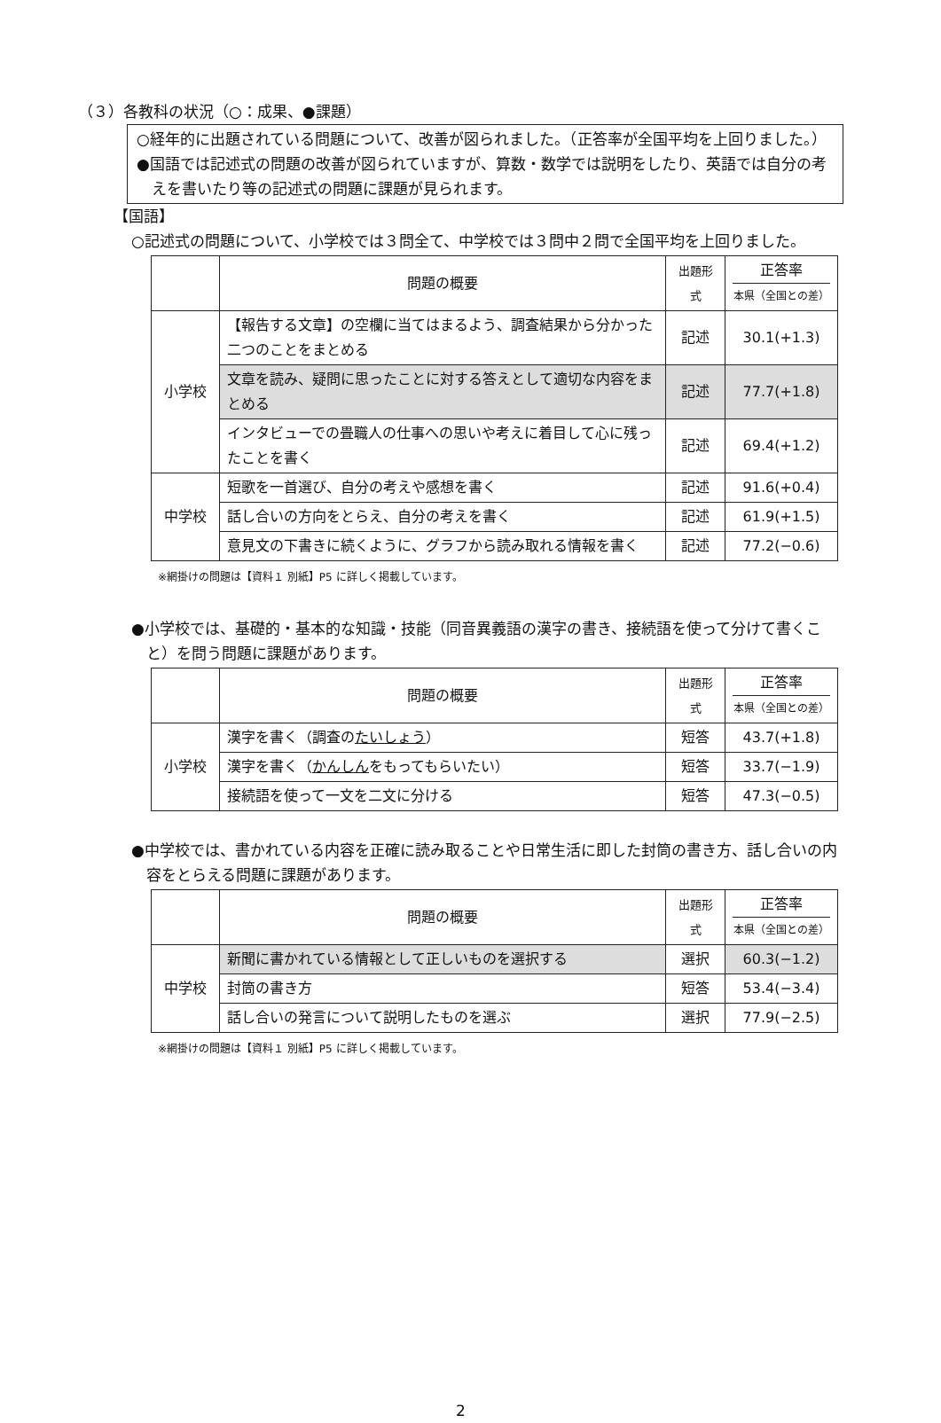（３）各教科の状況（○：成果、●課題）
○経年的に出題されている問題について、改善が図られました。（正答率が全国平均を上回りました。）
●国語では記述式の問題の改善が図られていますが、算数・数学では説明をしたり、英語では自分の考えを書いたり等の記述式の問題に課題が見られます。
【国語】
○記述式の問題について、小学校では３問全て、中学校では３問中２問で全国平均を上回りました。
| | 問題の概要 | 出題形式 | 正答率 本県（全国との差） |
| --- | --- | --- | --- |
| 小学校 | 【報告する文章】の空欄に当てはまるよう、調査結果から分かった二つのことをまとめる | 記述 | 30.1(+1.3) |
| | 文章を読み、疑問に思ったことに対する答えとして適切な内容をまとめる | 記述 | 77.7(+1.8) |
| | インタビューでの畳職人の仕事への思いや考えに着目して心に残ったことを書く | 記述 | 69.4(+1.2) |
| 中学校 | 短歌を一首選び、自分の考えや感想を書く | 記述 | 91.6(+0.4) |
| | 話し合いの方向をとらえ、自分の考えを書く | 記述 | 61.9(+1.5) |
| | 意見文の下書きに続くように、グラフから読み取れる情報を書く | 記述 | 77.2(−0.6) |
※網掛けの問題は【資料１ 別紙】P5 に詳しく掲載しています。
●小学校では、基礎的・基本的な知識・技能（同音異義語の漢字の書き、接続語を使って分けて書くこと）を問う問題に課題があります。
| | 問題の概要 | 出題形式 | 正答率 本県（全国との差） |
| --- | --- | --- | --- |
| 小学校 | 漢字を書く（調査の たいしょう ） | 短答 | 43.7(+1.8) |
| | 漢字を書く（ かんしん をもってもらいたい） | 短答 | 33.7(−1.9) |
| | 接続語を使って一文を二文に分ける | 短答 | 47.3(−0.5) |
●中学校では、書かれている内容を正確に読み取ることや日常生活に即した封筒の書き方、話し合いの内容をとらえる問題に課題があります。
| | 問題の概要 | 出題形式 | 正答率 本県（全国との差） |
| --- | --- | --- | --- |
| 中学校 | 新聞に書かれている情報として正しいものを選択する | 選択 | 60.3(−1.2) |
| | 封筒の書き方 | 短答 | 53.4(−3.4) |
| | 話し合いの発言について説明したものを選ぶ | 選択 | 77.9(−2.5) |
※網掛けの問題は【資料１ 別紙】P5 に詳しく掲載しています。
2